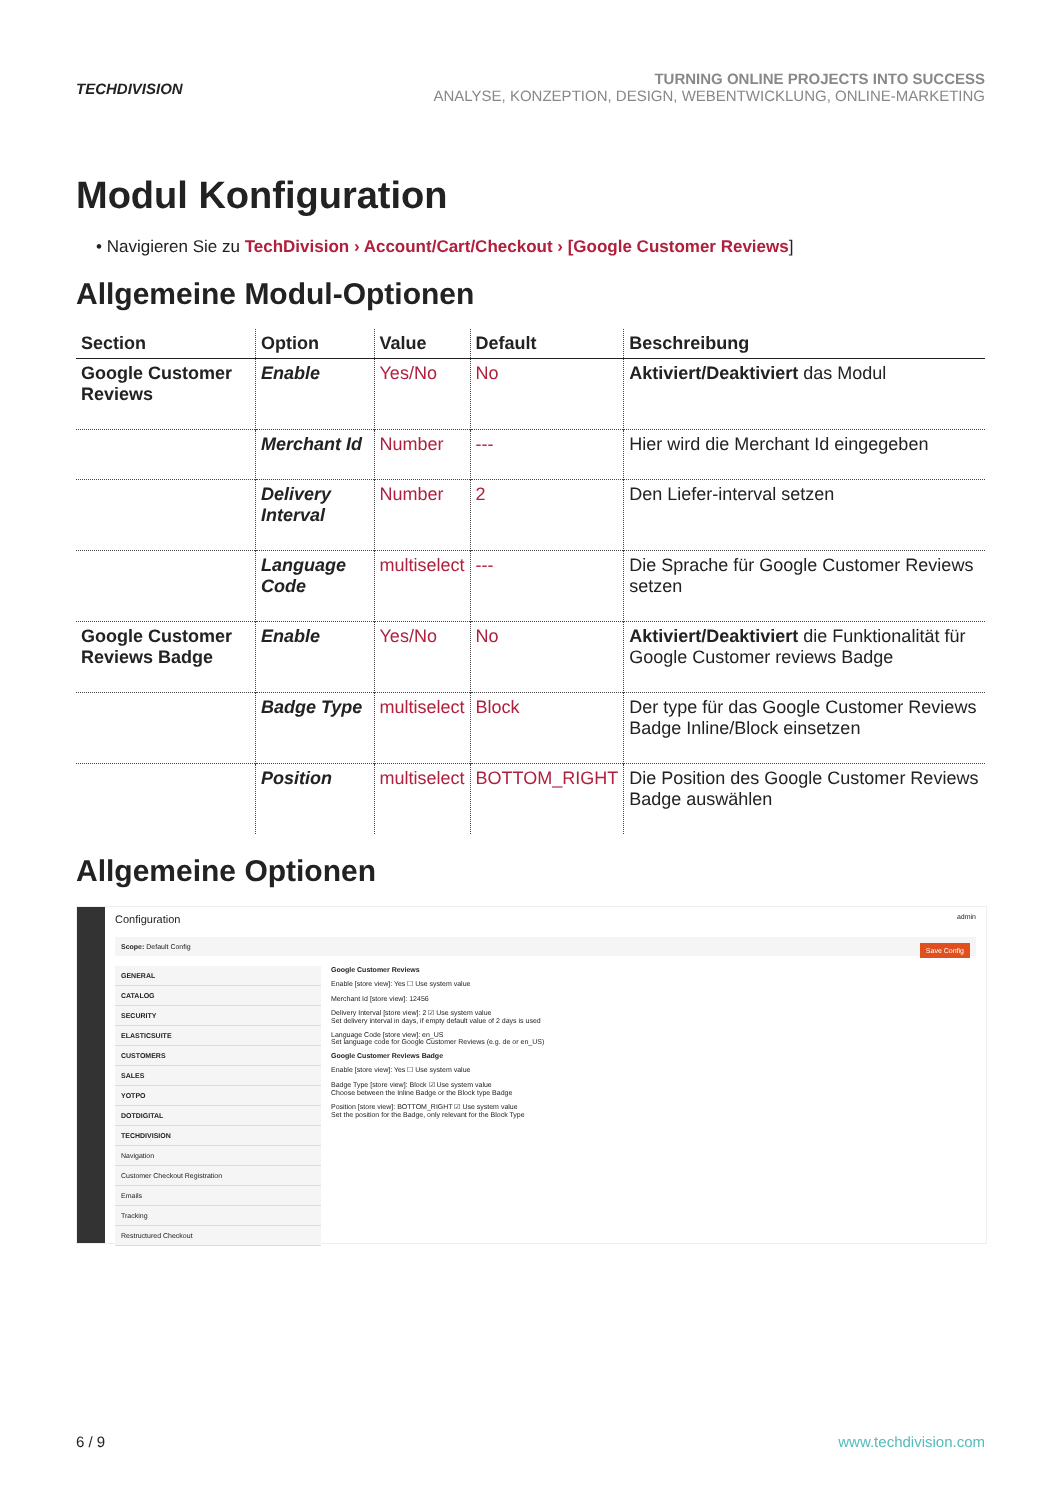TECHDIVISION
TURNING ONLINE PROJECTS INTO SUCCESS
ANALYSE, KONZEPTION, DESIGN, WEBENTWICKLUNG, ONLINE-MARKETING
Modul Konfiguration
• Navigieren Sie zu TechDivision › Account/Cart/Checkout › [Google Customer Reviews]
Allgemeine Modul-Optionen
| Section | Option | Value | Default | Beschreibung |
| --- | --- | --- | --- | --- |
| Google Customer Reviews | Enable | Yes/No | No | Aktiviert/Deaktiviert das Modul |
| | Merchant Id | Number | --- | Hier wird die Merchant Id eingegeben |
| | Delivery Interval | Number | 2 | Den Liefer-interval setzen |
| | Language Code | multiselect | --- | Die Sprache für Google Customer Reviews setzen |
| Google Customer Reviews Badge | Enable | Yes/No | No | Aktiviert/Deaktiviert die Funktionalität für Google Customer reviews Badge |
| | Badge Type | multiselect | Block | Der type für das Google Customer Reviews Badge Inline/Block einsetzen |
| | Position | multiselect | BOTTOM_RIGHT | Die Position des Google Customer Reviews Badge auswählen |
Allgemeine Optionen
Configuration admin
Scope: Default Config Save Config
GENERAL
CATALOG
SECURITY
ELASTICSUITE
CUSTOMERS
SALES
YOTPO
DOTDIGITAL
TECHDIVISION
Navigation
Customer Checkout Registration
Emails
Tracking
Restructured Checkout
Google Customer Reviews
Enable [store view]: Yes ☐ Use system value
Merchant Id [store view]: 12456
Delivery Interval [store view]: 2 ☑ Use system value
Set delivery interval in days, if empty default value of 2 days is used
Language Code [store view]: en_US
Set language code for Google Customer Reviews (e.g. de or en_US)
Google Customer Reviews Badge
Enable [store view]: Yes ☐ Use system value
Badge Type [store view]: Block ☑ Use system value
Choose between the Inline Badge or the Block type Badge
Position [store view]: BOTTOM_RIGHT ☑ Use system value
Set the position for the Badge, only relevant for the Block Type
6 / 9 www.techdivision.com